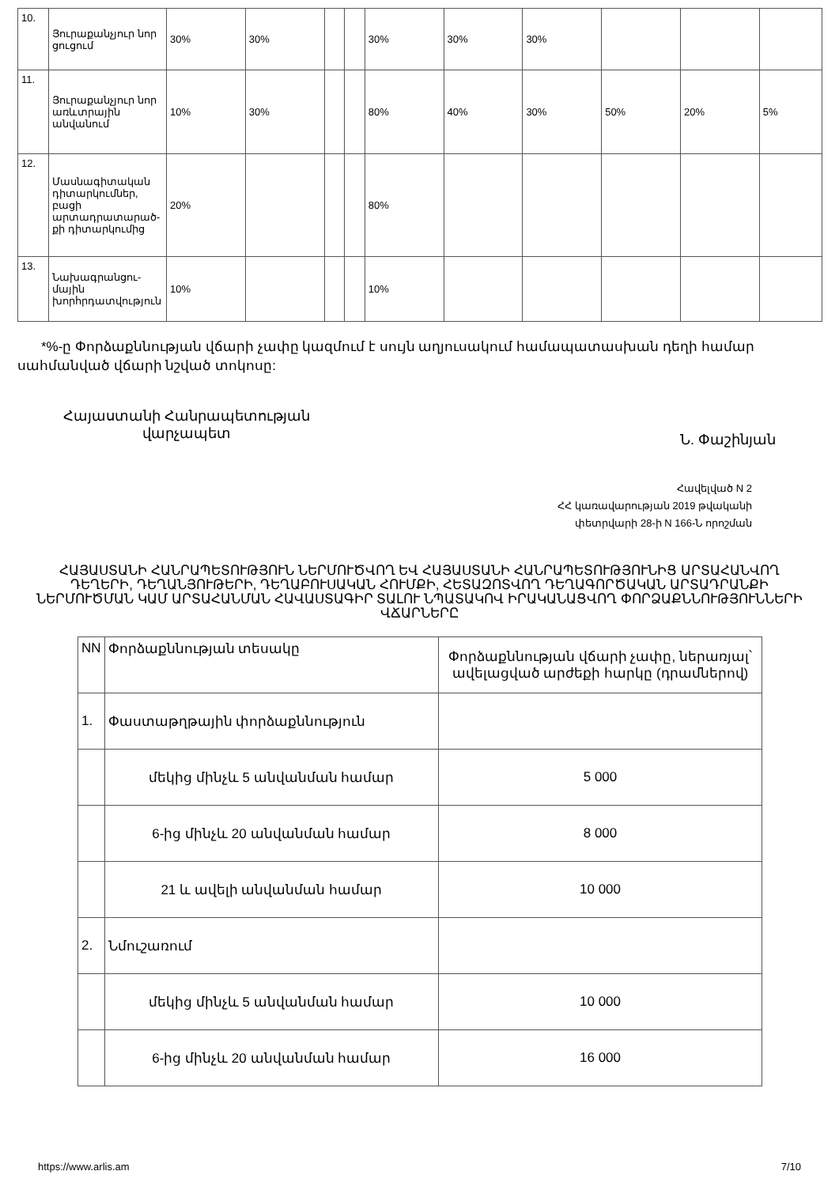| 10. | Յուրաքանչյուր նոր ցուցում | 30% | 30% | | | 30% | 30% | 30% | | | |
| 11. | Յուրաքանչյուր նոր առևտրային անվանում | 10% | 30% | | | 80% | 40% | 30% | 50% | 20% | 5% |
| 12. | Մասնագիտական դիտարկումներ, բացի արտադրատարած-քի դիտարկումից | 20% | | | | 80% | | | | | |
| 13. | Նախագրանցու-մային խորհրդատվություն | 10% | | | | 10% | | | | | |
*%-ը Փորձաքննության վճարի չափը կազմում է սույն աղյուսակում համապատասխան դեղի համար սահմանված վճարի նշված տոկոսը:
Հայաստանի Հանրապետության
վարչապետ
Ն. Փաշինյան
Հավելված N 2
ՀՀ կառավարության 2019 թվականի
փետրվարի 28-ի N 166-Ն որոշման
ՀԱՅԱՍՏԱՆԻ ՀԱՆՐԱՊԵՏՈՒԹՅՈՒՆ ՆԵՐՄՈՒԾՎՈՂ ԵՎ ՀԱՅԱՍՏԱՆԻ ՀԱՆՐԱՊԵՏՈՒԹՅՈՒՆԻՑ ԱՐՏԱՀԱՆՎՈՂ ԴԵՂԵՐԻ, ԴԵՂԱՆՅՈՒԹԵՐԻ, ԴԵՂԱԲՈՒՍԱԿԱՆ ՀՈՒՄՔԻ, ՀԵՏԱԶՈՏՎՈՂ ԴԵՂԱԳՈՐԾԱԿԱՆ ԱՐՏԱԴՐԱՆՔԻ ՆԵՐՄՈՒԾՄԱՆ ԿԱՄ ԱՐՏԱՀԱՆՄԱՆ ՀԱՎԱՍՏԱԳԻՐ ՏԱԼՈՒ ՆՊԱՏԱԿՈՎ ԻՐԱԿԱՆԱՑՎՈՂ ՓՈՐՁԱՔՆՆՈՒԹՅՈՒՆՆԵՐԻ ՎՃԱՐՆԵՐԸ
| NN | Փորձաքննության տեսակը | Փորձաքննության վճարի չափը, ներառյալ՝ ավելացված արժեքի հարկը (դրամներով) |
| 1. | Փաստաթղթային փորձաքննություն | |
| | մեկից մինչև 5 անվանման համար | 5 000 |
| | 6-ից մինչև 20 անվանման համար | 8 000 |
| | 21 և ավելի անվանման համար | 10 000 |
| 2. | Նմուշառում | |
| | մեկից մինչև 5 անվանման համար | 10 000 |
| | 6-ից մինչև 20 անվանման համար | 16 000 |
https://www.arlis.am 7/10